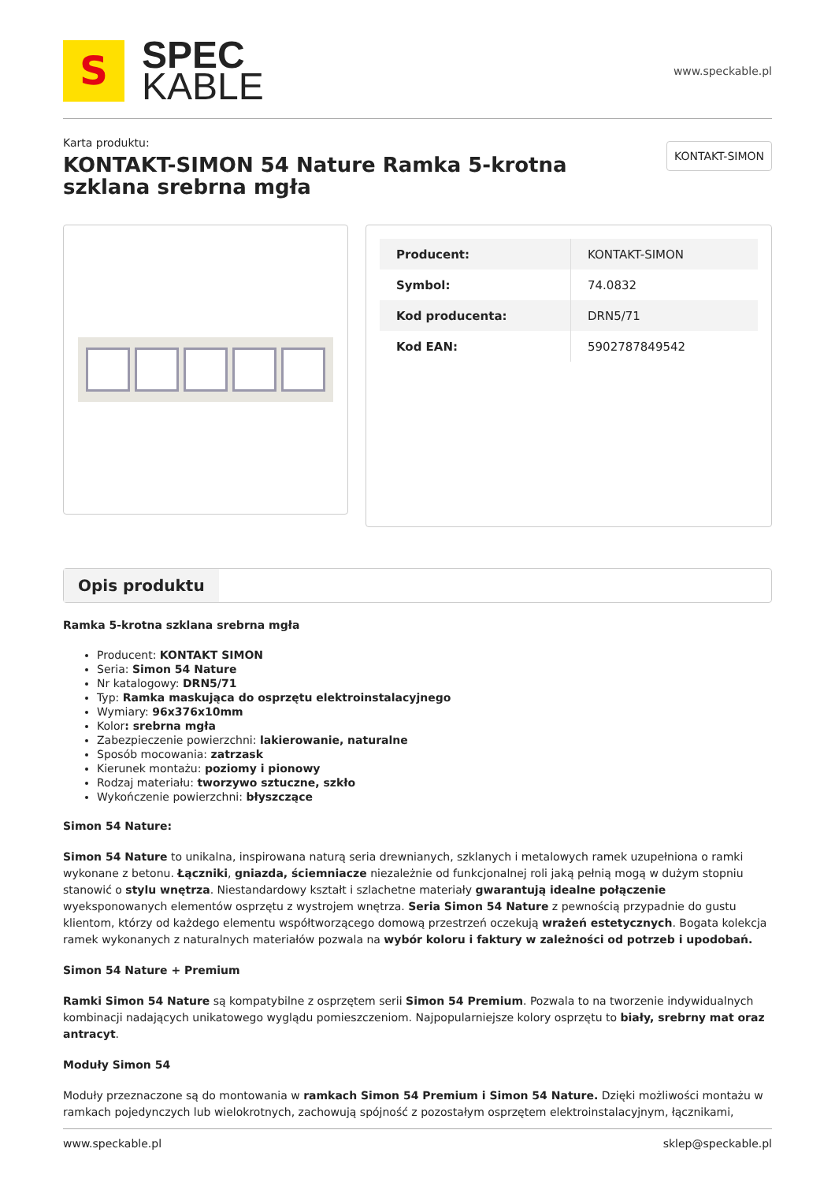S
SPEC
KABLE
www.speckable.pl
Karta produktu:
KONTAKT-SIMON 54 Nature Ramka 5-krotna szklana srebrna mgła
KONTAKT-SIMON
| Producent: | KONTAKT-SIMON |
| Symbol: | 74.0832 |
| Kod producenta: | DRN5/71 |
| Kod EAN: | 5902787849542 |
Opis produktu
Ramka 5-krotna szklana srebrna mgła
Producent: KONTAKT SIMON
Seria: Simon 54 Nature
Nr katalogowy: DRN5/71
Typ: Ramka maskująca do osprzętu elektroinstalacyjnego
Wymiary: 96x376x10mm
Kolor: srebrna mgła
Zabezpieczenie powierzchni: lakierowanie, naturalne
Sposób mocowania: zatrzask
Kierunek montażu: poziomy i pionowy
Rodzaj materiału: tworzywo sztuczne, szkło
Wykończenie powierzchni: błyszczące
Simon 54 Nature:
Simon 54 Nature to unikalna, inspirowana naturą seria drewnianych, szklanych i metalowych ramek uzupełniona o ramki wykonane z betonu. Łączniki, gniazda, ściemniacze niezależnie od funkcjonalnej roli jaką pełnią mogą w dużym stopniu stanowić o stylu wnętrza. Niestandardowy kształt i szlachetne materiały gwarantują idealne połączenie wyeksponowanych elementów osprzętu z wystrojem wnętrza. Seria Simon 54 Nature z pewnością przypadnie do gustu klientom, którzy od każdego elementu współtworzącego domową przestrzeń oczekują wrażeń estetycznych. Bogata kolekcja ramek wykonanych z naturalnych materiałów pozwala na wybór koloru i faktury w zależności od potrzeb i upodobań.
Simon 54 Nature + Premium
Ramki Simon 54 Nature są kompatybilne z osprzętem serii Simon 54 Premium. Pozwala to na tworzenie indywidualnych kombinacji nadających unikatowego wyglądu pomieszczeniom. Najpopularniejsze kolory osprzętu to biały, srebrny mat oraz antracyt.
Moduły Simon 54
Moduły przeznaczone są do montowania w ramkach Simon 54 Premium i Simon 54 Nature. Dzięki możliwości montażu w ramkach pojedynczych lub wielokrotnych, zachowują spójność z pozostałym osprzętem elektroinstalacyjnym, łącznikami,
www.speckable.pl sklep@speckable.pl